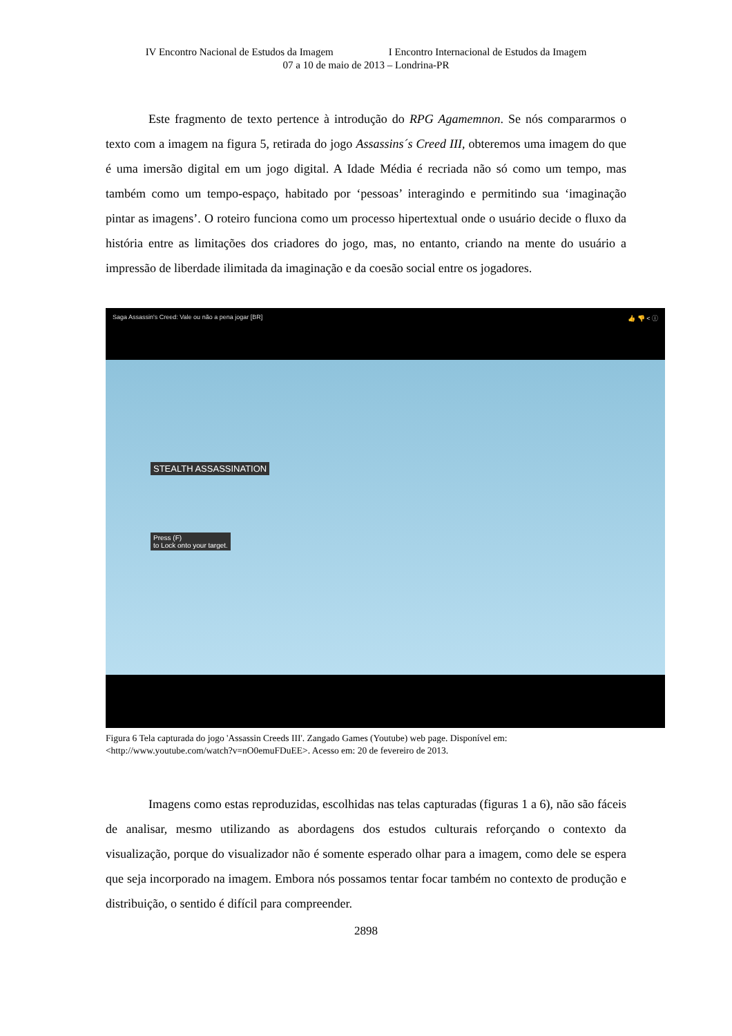IV Encontro Nacional de Estudos da Imagem I Encontro Internacional de Estudos da Imagem
07 a 10 de maio de 2013 – Londrina-PR
Este fragmento de texto pertence à introdução do RPG Agamemnon. Se nós compararmos o texto com a imagem na figura 5, retirada do jogo Assassins´s Creed III, obteremos uma imagem do que é uma imersão digital em um jogo digital. A Idade Média é recriada não só como um tempo, mas também como um tempo-espaço, habitado por ‘pessoas’ interagindo e permitindo sua ‘imaginação pintar as imagens’. O roteiro funciona como um processo hipertextual onde o usuário decide o fluxo da história entre as limitações dos criadores do jogo, mas, no entanto, criando na mente do usuário a impressão de liberdade ilimitada da imaginação e da coesão social entre os jogadores.
Saga Assassin's Creed: Vale ou não a pena jogar [BR] 👍 👎 < ⓘ
STEALTH ASSASSINATION
Press (F)
to Lock onto your target.
Figura 6 Tela capturada do jogo 'Assassin Creeds III'. Zangado Games (Youtube) web page. Disponível em:<http://www.youtube.com/watch?v=nO0emuFDuEE>. Acesso em: 20 de fevereiro de 2013.
Imagens como estas reproduzidas, escolhidas nas telas capturadas (figuras 1 a 6), não são fáceis de analisar, mesmo utilizando as abordagens dos estudos culturais reforçando o contexto da visualização, porque do visualizador não é somente esperado olhar para a imagem, como dele se espera que seja incorporado na imagem. Embora nós possamos tentar focar também no contexto de produção e distribuição, o sentido é difícil para compreender.
2898